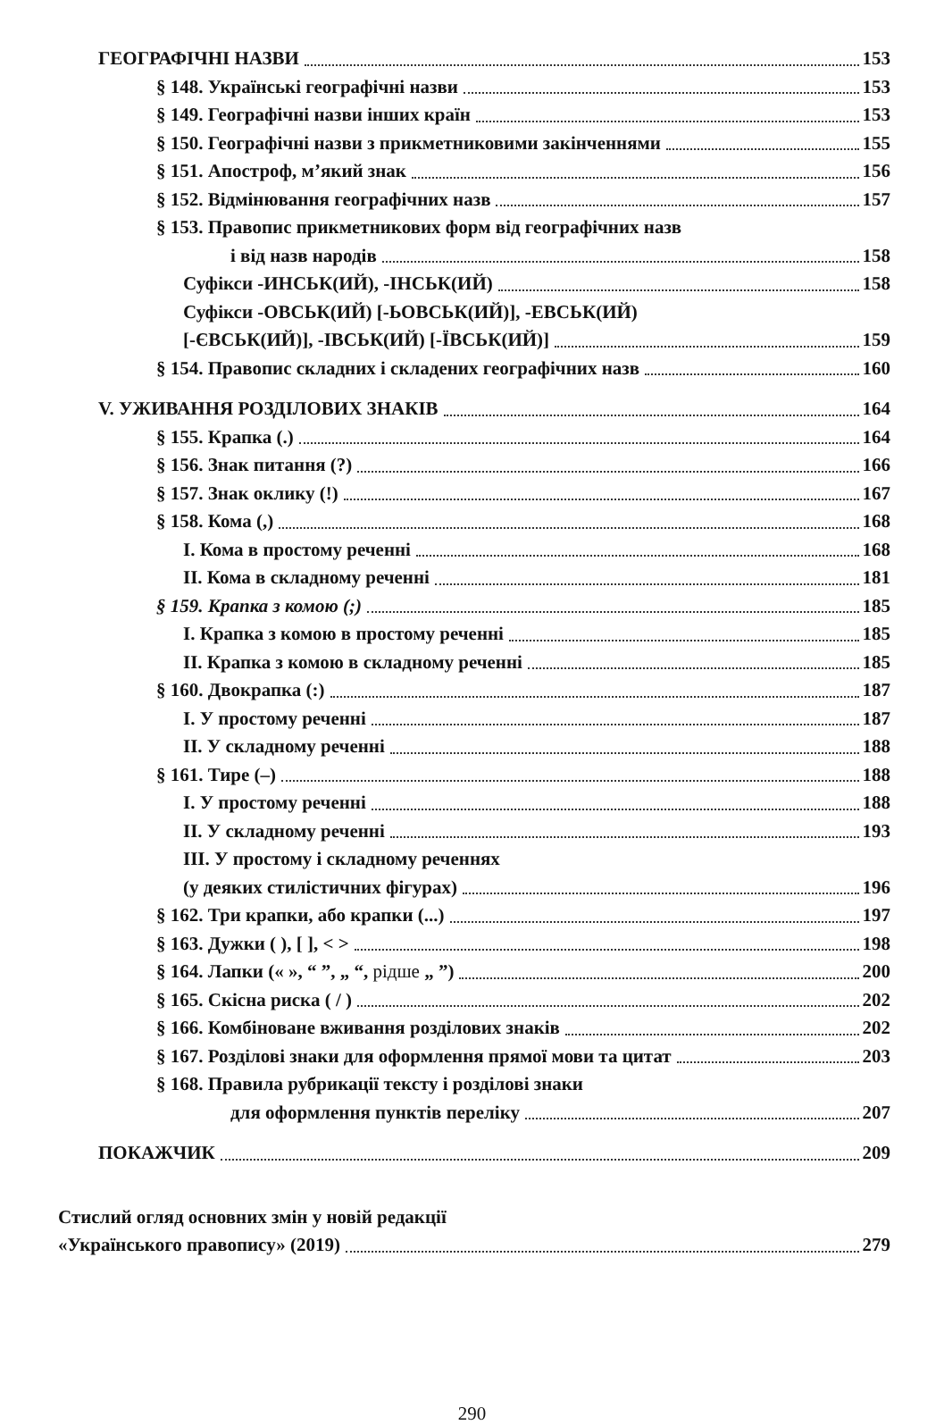ГЕОГРАФІЧНІ НАЗВИ 153
§ 148. Українські географічні назви 153
§ 149. Географічні назви інших країн 153
§ 150. Географічні назви з прикметниковими закінченнями 155
§ 151. Апостроф, м’який знак 156
§ 152. Відмінювання географічних назв 157
§ 153. Правопис прикметникових форм від географічних назв
і від назв народів 158
Суфікси -ИНСЬК(ИЙ), -ІНСЬК(ИЙ) 158
Суфікси -ОВСЬК(ИЙ) [-ЬОВСЬК(ИЙ)], -ЕВСЬК(ИЙ)
[-ЄВСЬК(ИЙ)], -ІВСЬК(ИЙ) [-ЇВСЬК(ИЙ)] 159
§ 154. Правопис складних і складених географічних назв 160
V. УЖИВАННЯ РОЗДІЛОВИХ ЗНАКІВ 164
§ 155. Крапка (.) 164
§ 156. Знак питання (?) 166
§ 157. Знак оклику (!) 167
§ 158. Кома (,) 168
I. Кома в простому реченні 168
II. Кома в складному реченні 181
§ 159. Крапка з комою (;) 185
I. Крапка з комою в простому реченні 185
II. Крапка з комою в складному реченні 185
§ 160. Двокрапка (:) 187
I. У простому реченні 187
II. У складному реченні 188
§ 161. Тире (–) 188
I. У простому реченні 188
II. У складному реченні 193
III. У простому і складному реченнях
(у деяких стилістичних фігурах) 196
§ 162. Три крапки, або крапки (...) 197
§ 163. Дужки ( ), [ ], < > 198
§ 164. Лапки (« », “ ”, „ “, рідше „ ”) 200
§ 165. Скісна риска ( / ) 202
§ 166. Комбіноване вживання розділових знаків 202
§ 167. Розділові знаки для оформлення прямої мови та цитат 203
§ 168. Правила рубрикації тексту і розділові знаки
для оформлення пунктів переліку 207
ПОКАЖЧИК 209
Стислий огляд основних змін у новій редакції
«Українського правопису» (2019) 279
290